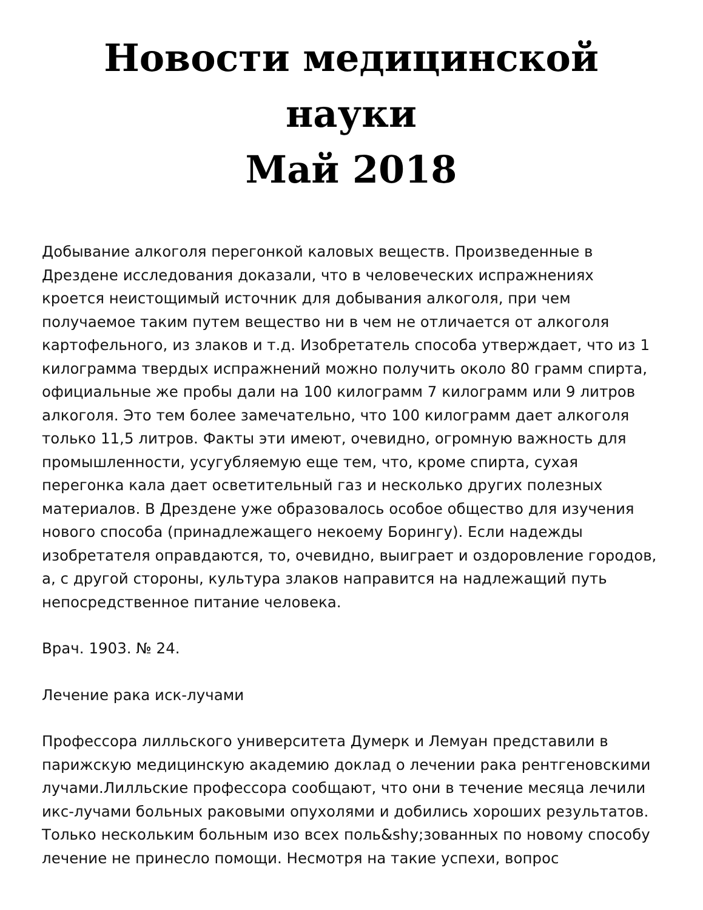Новости медицинской науки
Май 2018
Добывание алкоголя перегонкой каловых веществ. Произведенные в Дрездене исследования доказали, что в человеческих испражнениях кроется неистощимый источник для добывания алкоголя, при чем получаемое таким путем вещество ни в чем не отличается от алкоголя картофельного, из злаков и т.д. Изобретатель способа утверждает, что из 1 килограмма твердых испражнений можно получить около 80 грамм спирта, официальные же пробы дали на 100 килограмм 7 килограмм или 9 литров алкоголя. Это тем более замечательно, что 100 килограмм дает алкоголя только 11,5 литров. Факты эти имеют, очевидно, огромную важность для промышленности, усугубляемую еще тем, что, кроме спирта, сухая перегонка кала дает осветительный газ и несколько других полезных материалов. В Дрездене уже образовалось особое общество для изучения нового способа (принадлежащего некоему Борингу). Если надежды изобретателя оправдаются, то, очевидно, выиграет и оздоровление городов, а, с другой стороны, культура злаков направится на надлежащий путь непосредственное питание человека.
Врач. 1903. № 24.
Лечение рака иск-лучами
Профессора лилльского университета Думерк и Лемуан представили в парижскую медицинскую академию доклад о лечении рака рентгеновскими лучами.Лилльские профессора сообщают, что они в течение месяца лечили икс-лучами больных раковыми опухолями и добились хороших результатов. Только нескольким больным изо всех поль&shy;зованных по новому способу лечение не принесло помощи. Несмотря на такие успехи, вопрос